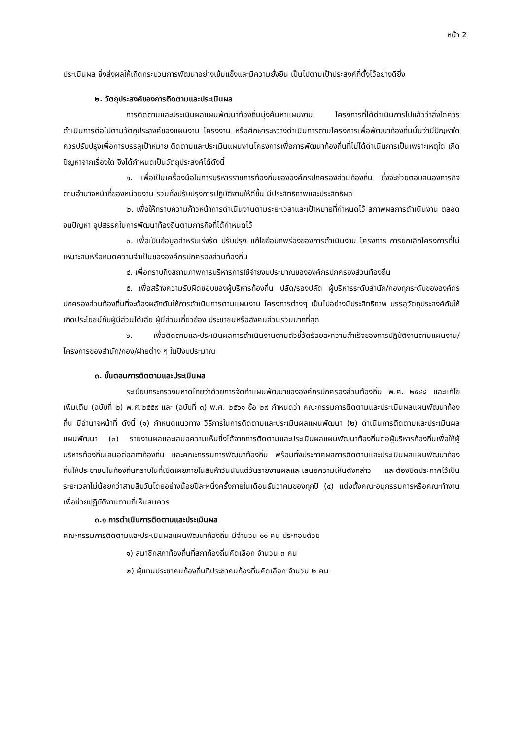หน้า 2
ประเมินผล ซึ่งส่งผลให้เกิดกระบวนการพัฒนาอย่างเข้มแข็งและมีความยั่งยืน เป็นไปตามเป้าประสงค์ที่ตั้งไว้อย่างดียิ่ง
๒. วัตถุประสงค์ของการติดตามและประเมินผล
การติดตามและประเมินผลแผนพัฒนาท้องถิ่นมุ่งค้นหาแผนงาน โครงการที่ได้ดำเนินการไปแล้วว่าสิ่งใดควรดำเนินการต่อไปตามวัตถุประสงค์ของแผนงาน โครงงาน หรือศึกษาระหว่างดำเนินการตามโครงการเพื่อพัฒนาท้องถิ่นนั้นว่ามีปัญหาใดควรปรับปรุงเพื่อการบรรลุเป้าหมาย ติดตามและประเมินแผนงานโครงการเพื่อการพัฒนาท้องถิ่นที่ไม่ได้ดำเนินการเป็นเพราะเหตุใด เกิดปัญหาจากเรื่องใด จึงได้กำหนดเป็นวัตถุประสงค์ได้ดังนี้
๑. เพื่อเป็นเครื่องมือในการบริหารราชการท้องถิ่นขององค์กรปกครองส่วนท้องถิ่น ซึ่งจะช่วยตอบสนองภารกิจตามอำนาจหน้าที่ของหน่วยงาน รวมทั้งปรับปรุงการปฏิบัติงานให้ดีขึ้น มีประสิทธิภาพและประสิทธิผล
๒. เพื่อให้ทราบความก้าวหน้าการดำเนินงานตามระยะเวลาและเป้าหมายที่กำหนดไว้ สภาพผลการดำเนินงาน ตลอดจนปัญหา อุปสรรคในการพัฒนาท้องถิ่นตามภารกิจที่ได้กำหนดไว้
๓. เพื่อเป็นข้อมูลสำหรับเร่งรัด ปรับปรุง แก้ไขข้อบกพร่องของการดำเนินงาน โครงการ การยกเลิกโครงการที่ไม่เหมาะสมหรือหมดความจำเป็นขององค์กรปกครองส่วนท้องถิ่น
๔. เพื่อทราบถึงสถานภาพการบริหารการใช้จ่ายงบประมาณขององค์กรปกครองส่วนท้องถิ่น
๕. เพื่อสร้างความรับผิดชอบของผู้บริหารท้องถิ่น ปลัด/รองปลัด ผู้บริหารระดับสำนัก/กองทุกระดับขององค์กรปกครองส่วนท้องถิ่นที่จะต้องผลักดันให้การดำเนินการตามแผนงาน โครงการต่างๆ เป็นไปอย่างมีประสิทธิภาพ บรรลุวัตถุประสงค์กับให้เกิดประโยชน์กับผู้มีส่วนได้เสีย ผู้มีส่วนเกี่ยวข้อง ประชาชนหรือสังคมส่วนรวมมากที่สุด
๖. เพื่อติดตามและประเมินผลการดำเนินงานตามตัวชี้วัดร้อยละความสำเร็จของการปฏิบัติงานตามแผนงาน/โครงการของสำนัก/กอง/ฝ่ายต่าง ๆ ในปีงบประมาณ
๓. ขั้นตอนการติดตามและประเมินผล
ระเบียบกระทรวงมหาดไทยว่าด้วยการจัดทำแผนพัฒนาขององค์กรปกครองส่วนท้องถิ่น พ.ศ. ๒๕๔๘ และแก้ไขเพิ่มเติม (ฉบับที่ ๒) พ.ศ.๒๕๕๙ และ (ฉบับที่ ๓) พ.ศ. ๒๕๖๑ ข้อ ๒๙ กำหนดว่า คณะกรรมการติดตามและประเมินผลแผนพัฒนาท้องถิ่น มีอำนาจหน้าที่ ดังนี้ (๑) กำหนดแนวทาง วิธีการในการติดตามและประเมินผลแผนพัฒนา (๒) ดำเนินการติดตามและประเมินผลแผนพัฒนา (๓) รายงานผลและเสนอความเห็นซึ่งได้จากการติดตามและประเมินผลแผนพัฒนาท้องถิ่นต่อผู้บริหารท้องถิ่นเพื่อให้ผู้บริหารท้องถิ่นเสนอต่อสภาท้องถิ่น และคณะกรรมการพัฒนาท้องถิ่น พร้อมทั้งประกาศผลการติดตามและประเมินผลแผนพัฒนาท้องถิ่นให้ประชาชนในท้องถิ่นทราบในที่เปิดเผยภายในสิบห้าวันนับแต่วันรายงานผลและเสนอความเห็นดังกล่าว และต้องปิดประกาศไว้เป็นระยะเวลาไม่น้อยกว่าสามสิบวันโดยอย่างน้อยปีละหนึ่งครั้งภายในเดือนธันวาคมของทุกปี (๔) แต่งตั้งคณะอนุกรรมการหรือคณะทำงานเพื่อช่วยปฏิบัติงานตามที่เห็นสมควร
๓.๑ การดำเนินการติดตามและประเมินผล
คณะกรรมการติดตามและประเมินผลแผนพัฒนาท้องถิ่น มีจำนวน ๑๑ คน ประกอบด้วย
๑) สมาชิกสภาท้องถิ่นที่สภาท้องถิ่นคัดเลือก จำนวน ๓ คน
๒) ผู้แทนประชาคมท้องถิ่นที่ประชาคมท้องถิ่นคัดเลือก จำนวน ๒ คน